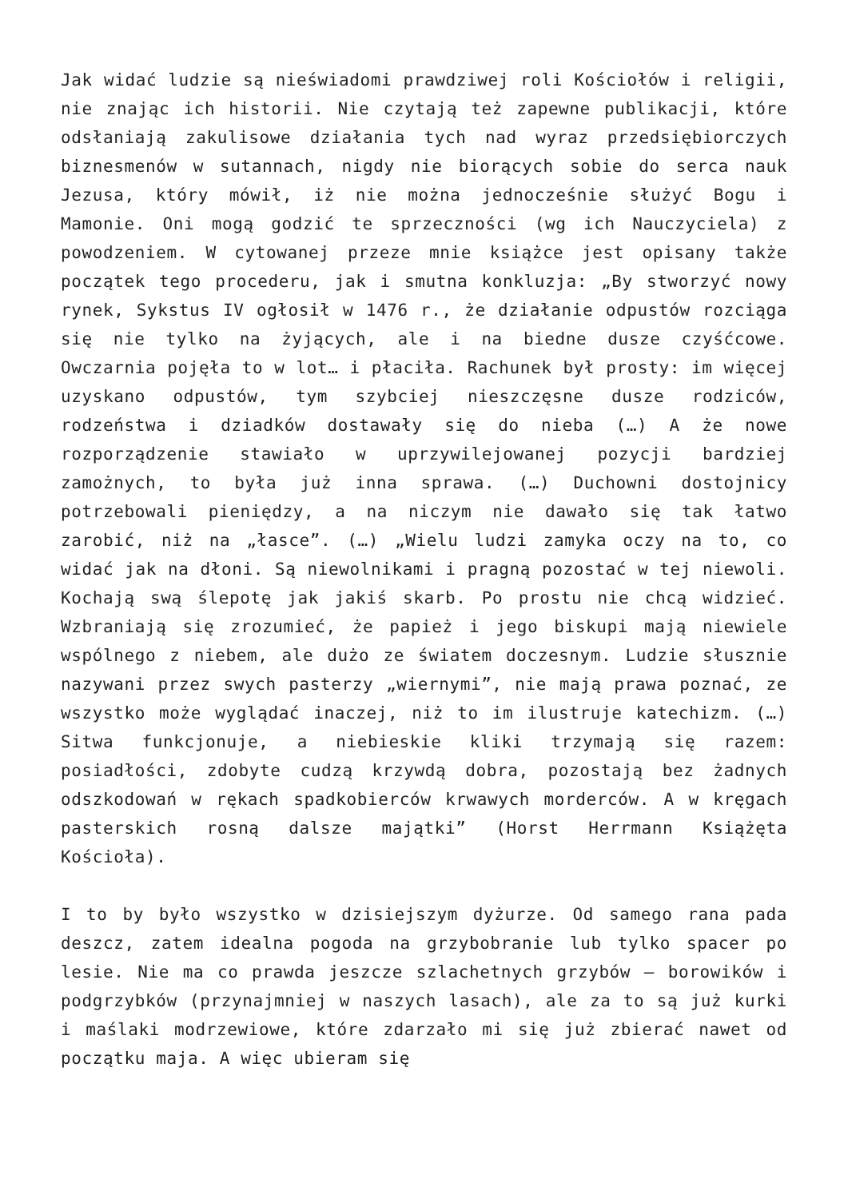Jak widać ludzie są nieświadomi prawdziwej roli Kościołów i religii, nie znając ich historii. Nie czytają też zapewne publikacji, które odsłaniają zakulisowe działania tych nad wyraz przedsiębiorczych biznesmenów w sutannach, nigdy nie biorących sobie do serca nauk Jezusa, który mówił, iż nie można jednocześnie służyć Bogu i Mamonie. Oni mogą godzić te sprzeczności (wg ich Nauczyciela) z powodzeniem. W cytowanej przeze mnie książce jest opisany także początek tego procederu, jak i smutna konkluzja: „By stworzyć nowy rynek, Sykstus IV ogłosił w 1476 r., że działanie odpustów rozciąga się nie tylko na żyjących, ale i na biedne dusze czyśćcowe. Owczarnia pojęła to w lot… i płaciła. Rachunek był prosty: im więcej uzyskano odpustów, tym szybciej nieszczęsne dusze rodziców, rodzeństwa i dziadków dostawały się do nieba (…) A że nowe rozporządzenie stawiało w uprzywilejowanej pozycji bardziej zamożnych, to była już inna sprawa. (…) Duchowni dostojnicy potrzebowali pieniędzy, a na niczym nie dawało się tak łatwo zarobić, niż na „łasce”. (…) „Wielu ludzi zamyka oczy na to, co widać jak na dłoni. Są niewolnikami i pragną pozostać w tej niewoli. Kochają swą ślepotę jak jakiś skarb. Po prostu nie chcą widzieć. Wzbraniają się zrozumieć, że papież i jego biskupi mają niewiele wspólnego z niebem, ale dużo ze światem doczesnym. Ludzie słusznie nazywani przez swych pasterzy „wiernymi”, nie mają prawa poznać, ze wszystko może wyglądać inaczej, niż to im ilustruje katechizm. (…) Sitwa funkcjonuje, a niebieskie kliki trzymają się razem: posiadłości, zdobyte cudzą krzywdą dobra, pozostają bez żadnych odszkodowań w rękach spadkobierców krwawych morderców. A w kręgach pasterskich rosną dalsze majątki” (Horst Herrmann Książęta Kościoła).
I to by było wszystko w dzisiejszym dyżurze. Od samego rana pada deszcz, zatem idealna pogoda na grzybobranie lub tylko spacer po lesie. Nie ma co prawda jeszcze szlachetnych grzybów – borowików i podgrzybków (przynajmniej w naszych lasach), ale za to są już kurki i maślaki modrzewiowe, które zdarzało mi się już zbierać nawet od początku maja. A więc ubieram się